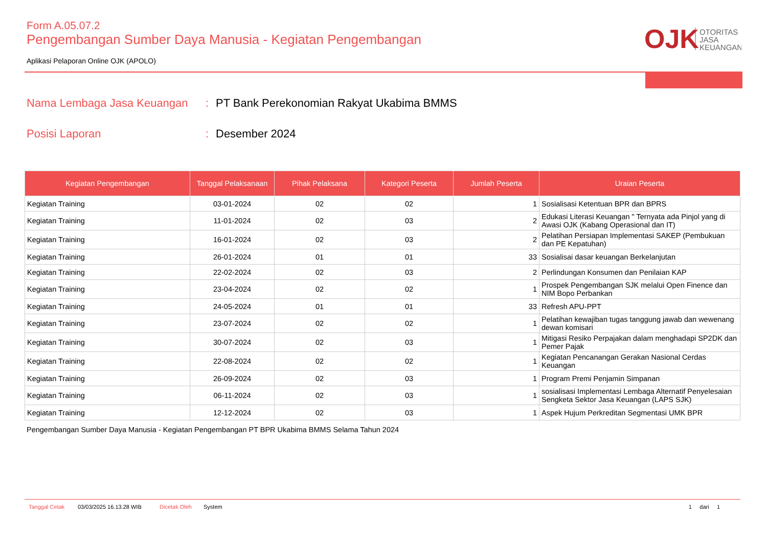Form A.05.07.2
Pengembangan Sumber Daya Manusia - Kegiatan Pengembangan
Aplikasi Pelaporan Online OJK (APOLO)
OJK
OTORITAS
JASA
KEUANGAN
Nama Lembaga Jasa Keuangan: PT Bank Perekonomian Rakyat Ukabima BMMS
Posisi Laporan: Desember 2024
| Kegiatan Pengembangan | Tanggal Pelaksanaan | Pihak Pelaksana | Kategori Peserta | Jumlah Peserta | Uraian Peserta |
| --- | --- | --- | --- | --- | --- |
| Kegiatan Training | 03-01-2024 | 02 | 02 | 1 | Sosialisasi Ketentuan BPR dan BPRS |
| Kegiatan Training | 11-01-2024 | 02 | 03 | 2 | Edukasi Literasi Keuangan " Ternyata ada Pinjol yang di Awasi OJK (Kabang Operasional dan IT) |
| Kegiatan Training | 16-01-2024 | 02 | 03 | 2 | Pelatihan Persiapan Implementasi SAKEP (Pembukuan dan PE Kepatuhan) |
| Kegiatan Training | 26-01-2024 | 01 | 01 | 33 | Sosialisai dasar keuangan Berkelanjutan |
| Kegiatan Training | 22-02-2024 | 02 | 03 | 2 | Perlindungan Konsumen dan Penilaian KAP |
| Kegiatan Training | 23-04-2024 | 02 | 02 | 1 | Prospek Pengembangan SJK melalui Open Finence dan NIM Bopo Perbankan |
| Kegiatan Training | 24-05-2024 | 01 | 01 | 33 | Refresh APU-PPT |
| Kegiatan Training | 23-07-2024 | 02 | 02 | 1 | Pelatihan kewajiban tugas tanggung jawab dan wewenang dewan komisari |
| Kegiatan Training | 30-07-2024 | 02 | 03 | 1 | Mitigasi Resiko Perpajakan dalam menghadapi SP2DK dan Pemer Pajak |
| Kegiatan Training | 22-08-2024 | 02 | 02 | 1 | Kegiatan Pencanangan Gerakan Nasional Cerdas Keuangan |
| Kegiatan Training | 26-09-2024 | 02 | 03 | 1 | Program Premi Penjamin Simpanan |
| Kegiatan Training | 06-11-2024 | 02 | 03 | 1 | sosialisasi Implementasi Lembaga Alternatif Penyelesaian Sengketa Sektor Jasa Keuangan (LAPS SJK) |
| Kegiatan Training | 12-12-2024 | 02 | 03 | 1 | Aspek Hujum Perkreditan Segmentasi UMK BPR |
Pengembangan Sumber Daya Manusia - Kegiatan Pengembangan PT BPR Ukabima BMMS Selama Tahun 2024
Tanggal Cetak 03/03/2025 16.13.28 WIB Dicetak Oleh System 1 dari 1